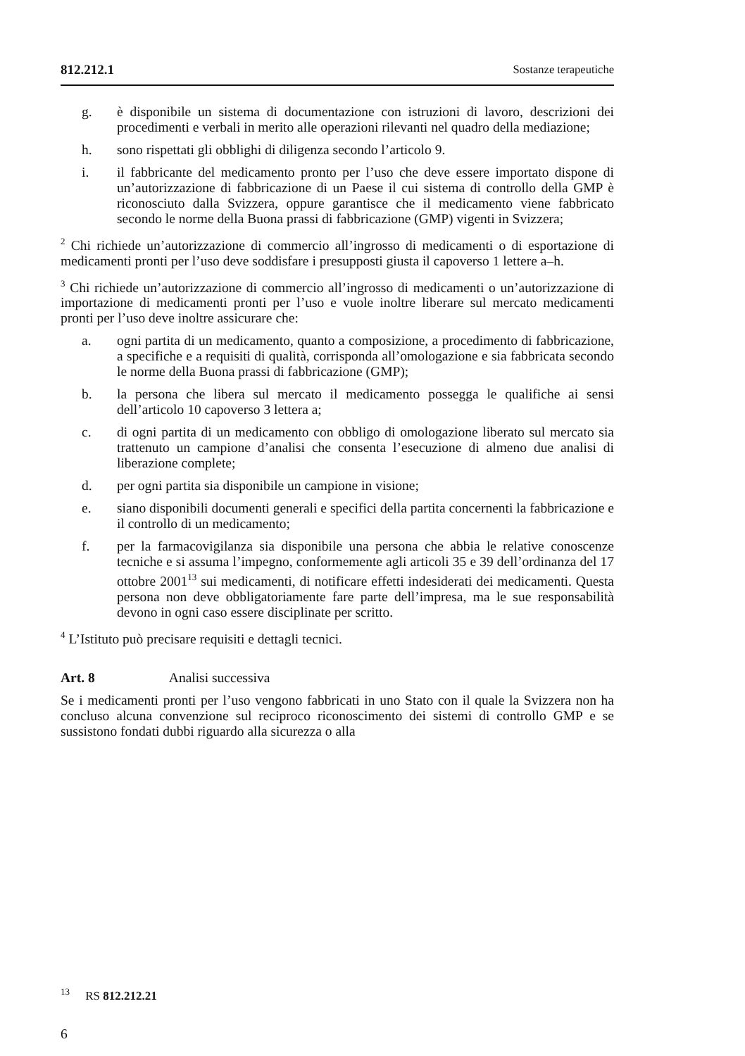812.212.1 Sostanze terapeutiche
g. è disponibile un sistema di documentazione con istruzioni di lavoro, descrizioni dei procedimenti e verbali in merito alle operazioni rilevanti nel quadro della mediazione;
h. sono rispettati gli obblighi di diligenza secondo l’articolo 9.
i. il fabbricante del medicamento pronto per l’uso che deve essere importato dispone di un’autorizzazione di fabbricazione di un Paese il cui sistema di controllo della GMP è riconosciuto dalla Svizzera, oppure garantisce che il medicamento viene fabbricato secondo le norme della Buona prassi di fabbricazione (GMP) vigenti in Svizzera;
<sup>2</sup> Chi richiede un’autorizzazione di commercio all’ingrosso di medicamenti o di esportazione di medicamenti pronti per l’uso deve soddisfare i presupposti giusta il capoverso 1 lettere a–h.
<sup>3</sup> Chi richiede un’autorizzazione di commercio all’ingrosso di medicamenti o un’autorizzazione di importazione di medicamenti pronti per l’uso e vuole inoltre liberare sul mercato medicamenti pronti per l’uso deve inoltre assicurare che:
a. ogni partita di un medicamento, quanto a composizione, a procedimento di fabbricazione, a specifiche e a requisiti di qualità, corrisponda all’omologazione e sia fabbricata secondo le norme della Buona prassi di fabbricazione (GMP);
b. la persona che libera sul mercato il medicamento possegga le qualifiche ai sensi dell’articolo 10 capoverso 3 lettera a;
c. di ogni partita di un medicamento con obbligo di omologazione liberato sul mercato sia trattenuto un campione d’analisi che consenta l’esecuzione di almeno due analisi di liberazione complete;
d. per ogni partita sia disponibile un campione in visione;
e. siano disponibili documenti generali e specifici della partita concernenti la fabbricazione e il controllo di un medicamento;
f. per la farmacovigilanza sia disponibile una persona che abbia le relative conoscenze tecniche e si assuma l’impegno, conformemente agli articoli 35 e 39 dell’ordinanza del 17 ottobre 2001<sup>13</sup> sui medicamenti, di notificare effetti indesiderati dei medicamenti. Questa persona non deve obbligatoriamente fare parte dell’impresa, ma le sue responsabilità devono in ogni caso essere disciplinate per scritto.
<sup>4</sup> L’Istituto può precisare requisiti e dettagli tecnici.
Art. 8 Analisi successiva
Se i medicamenti pronti per l’uso vengono fabbricati in uno Stato con il quale la Svizzera non ha concluso alcuna convenzione sul reciproco riconoscimento dei sistemi di controllo GMP e se sussistono fondati dubbi riguardo alla sicurezza o alla
<sup>13</sup> RS 812.212.21
6